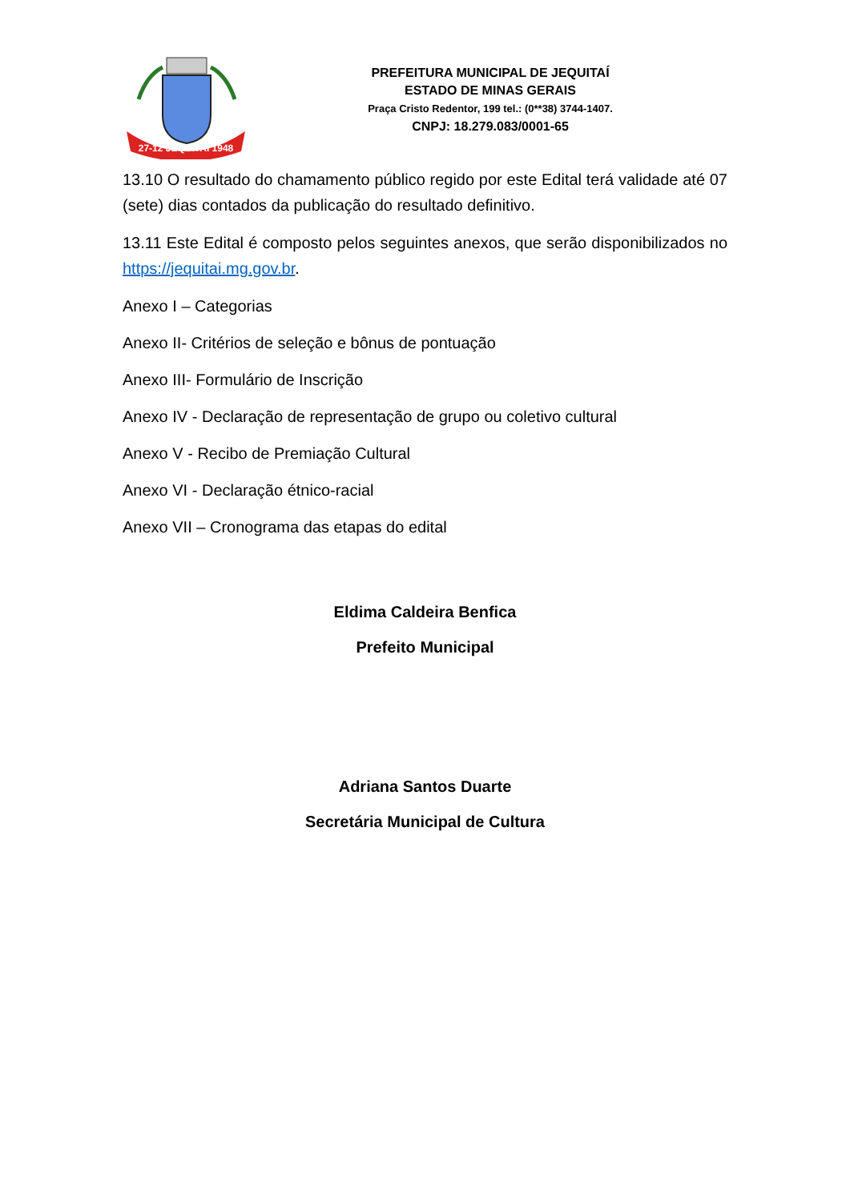27-12 JEQUITAÍ 1948
PREFEITURA MUNICIPAL DE JEQUITAÍ
ESTADO DE MINAS GERAIS
Praça Cristo Redentor, 199 tel.: (0**38) 3744-1407.
CNPJ: 18.279.083/0001-65
13.10 O resultado do chamamento público regido por este Edital terá validade até 07 (sete) dias contados da publicação do resultado definitivo.
13.11 Este Edital é composto pelos seguintes anexos, que serão disponibilizados no https://jequitai.mg.gov.br.
Anexo I – Categorias
Anexo II- Critérios de seleção e bônus de pontuação
Anexo III- Formulário de Inscrição
Anexo IV - Declaração de representação de grupo ou coletivo cultural
Anexo V - Recibo de Premiação Cultural
Anexo VI - Declaração étnico-racial
Anexo VII – Cronograma das etapas do edital
Eldima Caldeira Benfica
Prefeito Municipal
Adriana Santos Duarte
Secretária Municipal de Cultura